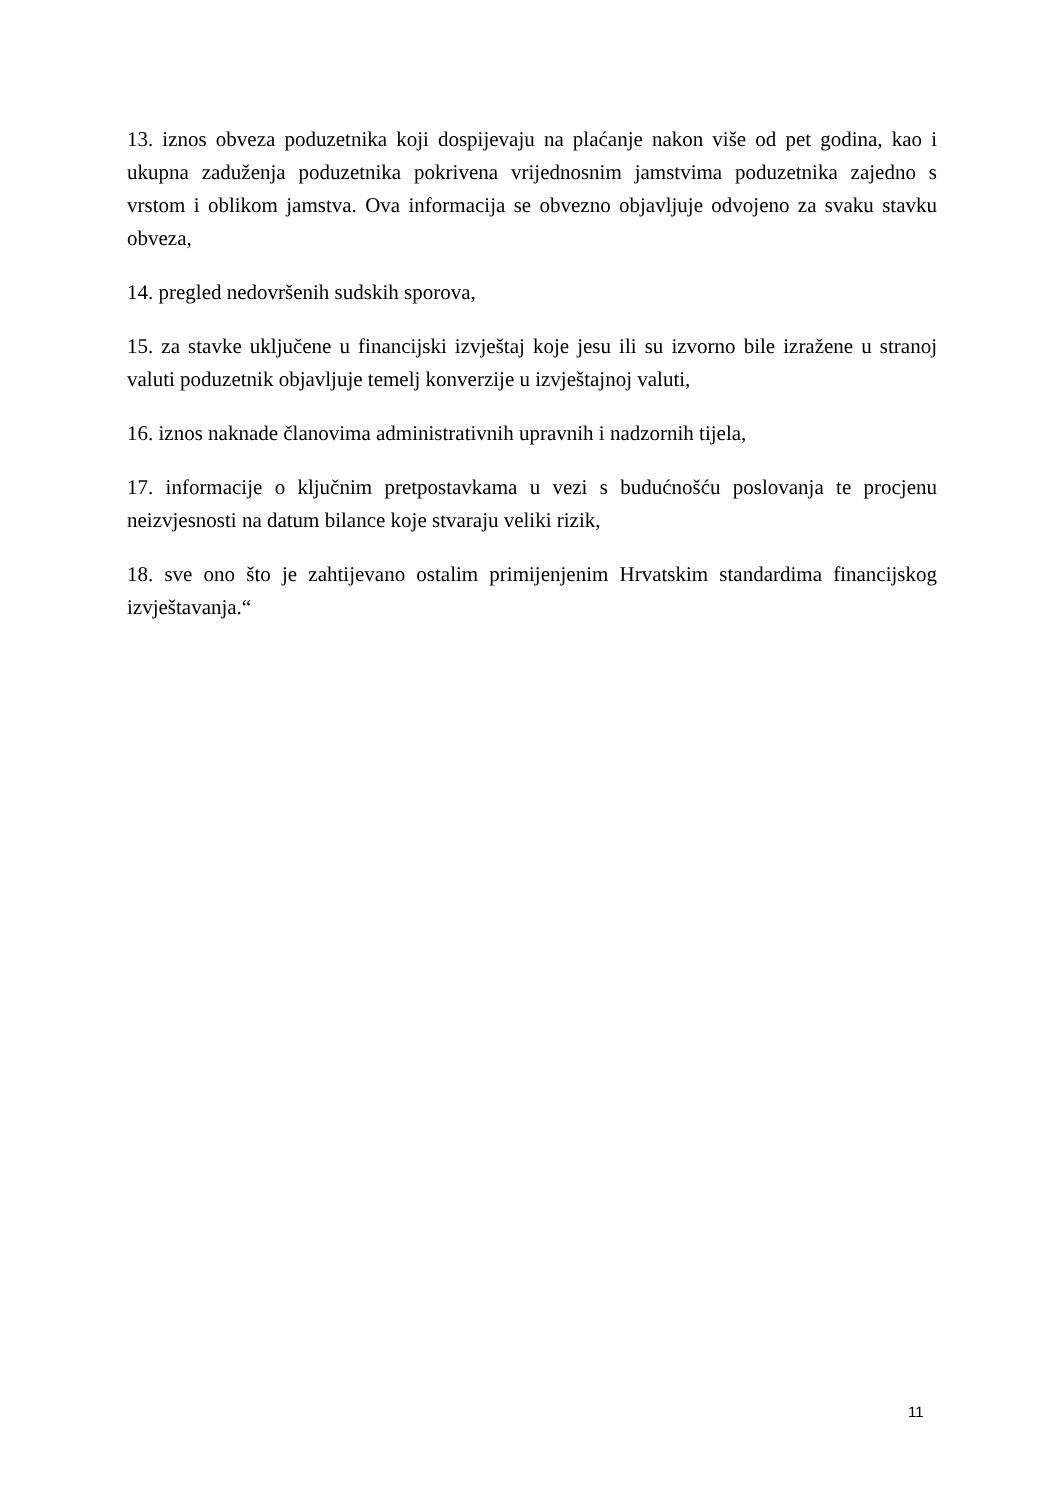13. iznos obveza poduzetnika koji dospijevaju na plaćanje nakon više od pet godina, kao i ukupna zaduženja poduzetnika pokrivena vrijednosnim jamstvima poduzetnika zajedno s vrstom i oblikom jamstva. Ova informacija se obvezno objavljuje odvojeno za svaku stavku obveza,
14. pregled nedovršenih sudskih sporova,
15. za stavke uključene u financijski izvještaj koje jesu ili su izvorno bile izražene u stranoj valuti poduzetnik objavljuje temelj konverzije u izvještajnoj valuti,
16. iznos naknade članovima administrativnih upravnih i nadzornih tijela,
17. informacije o ključnim pretpostavkama u vezi s budućnošću poslovanja te procjenu neizvjesnosti na datum bilance koje stvaraju veliki rizik,
18. sve ono što je zahtijevano ostalim primijenjenim Hrvatskim standardima financijskog izvještavanja.“
11